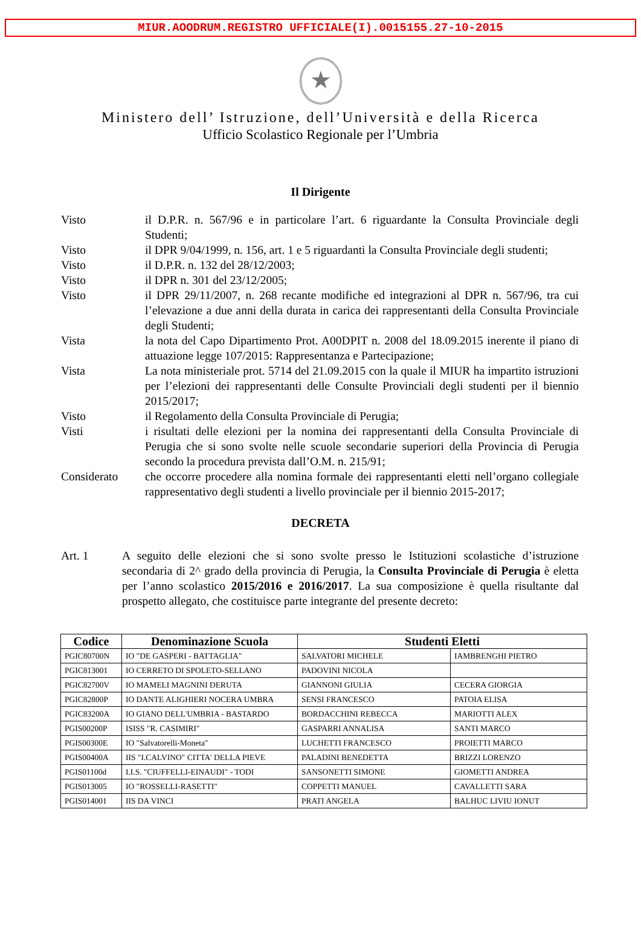MIUR.AOODRUM.REGISTRO UFFICIALE(I).0015155.27-10-2015
★
Ministero dell’ Istruzione, dell’Università e della Ricerca
Ufficio Scolastico Regionale per l’Umbria
Il Dirigente
Visto il D.P.R. n. 567/96 e in particolare l’art. 6 riguardante la Consulta Provinciale degli Studenti;
Visto il DPR 9/04/1999, n. 156, art. 1 e 5 riguardanti la Consulta Provinciale degli studenti;
Visto il D.P.R. n. 132 del 28/12/2003;
Visto il DPR n. 301 del 23/12/2005;
Visto il DPR 29/11/2007, n. 268 recante modifiche ed integrazioni al DPR n. 567/96, tra cui l’elevazione a due anni della durata in carica dei rappresentanti della Consulta Provinciale degli Studenti;
Vista la nota del Capo Dipartimento Prot. A00DPIT n. 2008 del 18.09.2015 inerente il piano di attuazione legge 107/2015: Rappresentanza e Partecipazione;
Vista La nota ministeriale prot. 5714 del 21.09.2015 con la quale il MIUR ha impartito istruzioni per l’elezioni dei rappresentanti delle Consulte Provinciali degli studenti per il biennio 2015/2017;
Visto il Regolamento della Consulta Provinciale di Perugia;
Visti i risultati delle elezioni per la nomina dei rappresentanti della Consulta Provinciale di Perugia che si sono svolte nelle scuole secondarie superiori della Provincia di Perugia secondo la procedura prevista dall’O.M. n. 215/91;
Considerato che occorre procedere alla nomina formale dei rappresentanti eletti nell’organo collegiale rappresentativo degli studenti a livello provinciale per il biennio 2015-2017;
DECRETA
Art. 1 A seguito delle elezioni che si sono svolte presso le Istituzioni scolastiche d’istruzione secondaria di 2^ grado della provincia di Perugia, la Consulta Provinciale di Perugia è eletta per l’anno scolastico 2015/2016 e 2016/2017. La sua composizione è quella risultante dal prospetto allegato, che costituisce parte integrante del presente decreto:
| Codice | Denominazione Scuola | Studenti Eletti | |
| --- | --- | --- | --- |
| PGIC80700N | IO "DE GASPERI - BATTAGLIA" | SALVATORI MICHELE | IAMBRENGHI PIETRO |
| PGIC813001 | IO CERRETO DI SPOLETO-SELLANO | PADOVINI NICOLA | |
| PGIC82700V | IO MAMELI MAGNINI DERUTA | GIANNONI GIULIA | CECERA GIORGIA |
| PGIC82800P | IO DANTE ALIGHIERI NOCERA UMBRA | SENSI FRANCESCO | PATOIA ELISA |
| PGIC83200A | IO GIANO DELL'UMBRIA - BASTARDO | BORDACCHINI REBECCA | MARIOTTI ALEX |
| PGIS00200P | ISISS "R. CASIMIRI" | GASPARRI ANNALISA | SANTI MARCO |
| PGIS00300E | IO "Salvatorelli-Moneta" | LUCHETTI FRANCESCO | PROIETTI MARCO |
| PGIS00400A | IIS "I.CALVINO" CITTA' DELLA PIEVE | PALADINI BENEDETTA | BRIZZI LORENZO |
| PGIS01100d | I.I.S. "CIUFFELLI-EINAUDI" - TODI | SANSONETTI SIMONE | GIOMETTI ANDREA |
| PGIS013005 | IO "ROSSELLI-RASETTI" | COPPETTI MANUEL | CAVALLETTI SARA |
| PGIS014001 | IIS DA VINCI | PRATI ANGELA | BALHUC LIVIU IONUT |